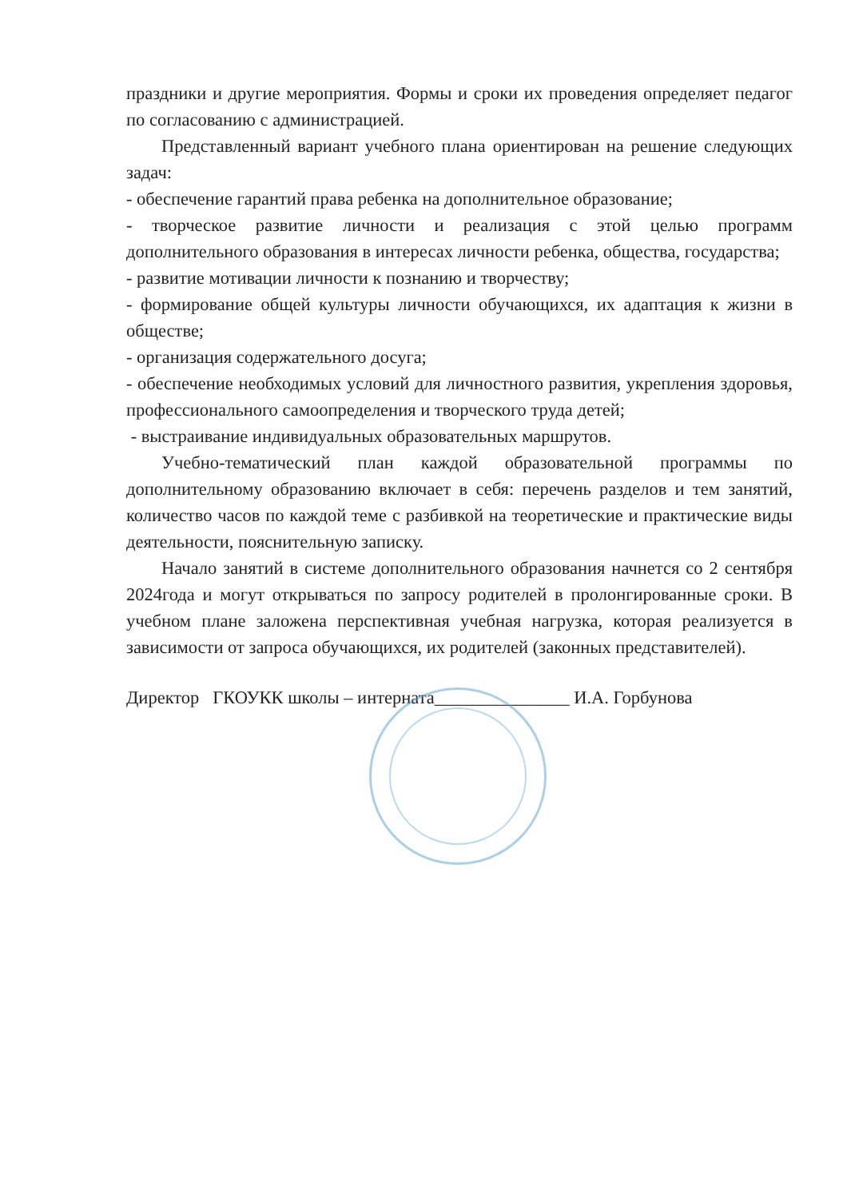праздники и другие мероприятия. Формы и сроки их проведения определяет педагог по согласованию с администрацией.
Представленный вариант учебного плана ориентирован на решение следующих задач:
- обеспечение гарантий права ребенка на дополнительное образование;
- творческое развитие личности и реализация с этой целью программ дополнительного образования в интересах личности ребенка, общества, государства;
- развитие мотивации личности к познанию и творчеству;
- формирование общей культуры личности обучающихся, их адаптация к жизни в обществе;
- организация содержательного досуга;
- обеспечение необходимых условий для личностного развития, укрепления здоровья, профессионального самоопределения и творческого труда детей;
- выстраивание индивидуальных образовательных маршрутов.
Учебно-тематический план каждой образовательной программы по дополнительному образованию включает в себя: перечень разделов и тем занятий, количество часов по каждой теме с разбивкой на теоретические и практические виды деятельности, пояснительную записку.
Начало занятий в системе дополнительного образования начнется со 2 сентября 2024года и могут открываться по запросу родителей в пролонгированные сроки. В учебном плане заложена перспективная учебная нагрузка, которая реализуется в зависимости от запроса обучающихся, их родителей (законных представителей).
Директор ГКОУКК школы – интерната_______________ И.А. Горбунова